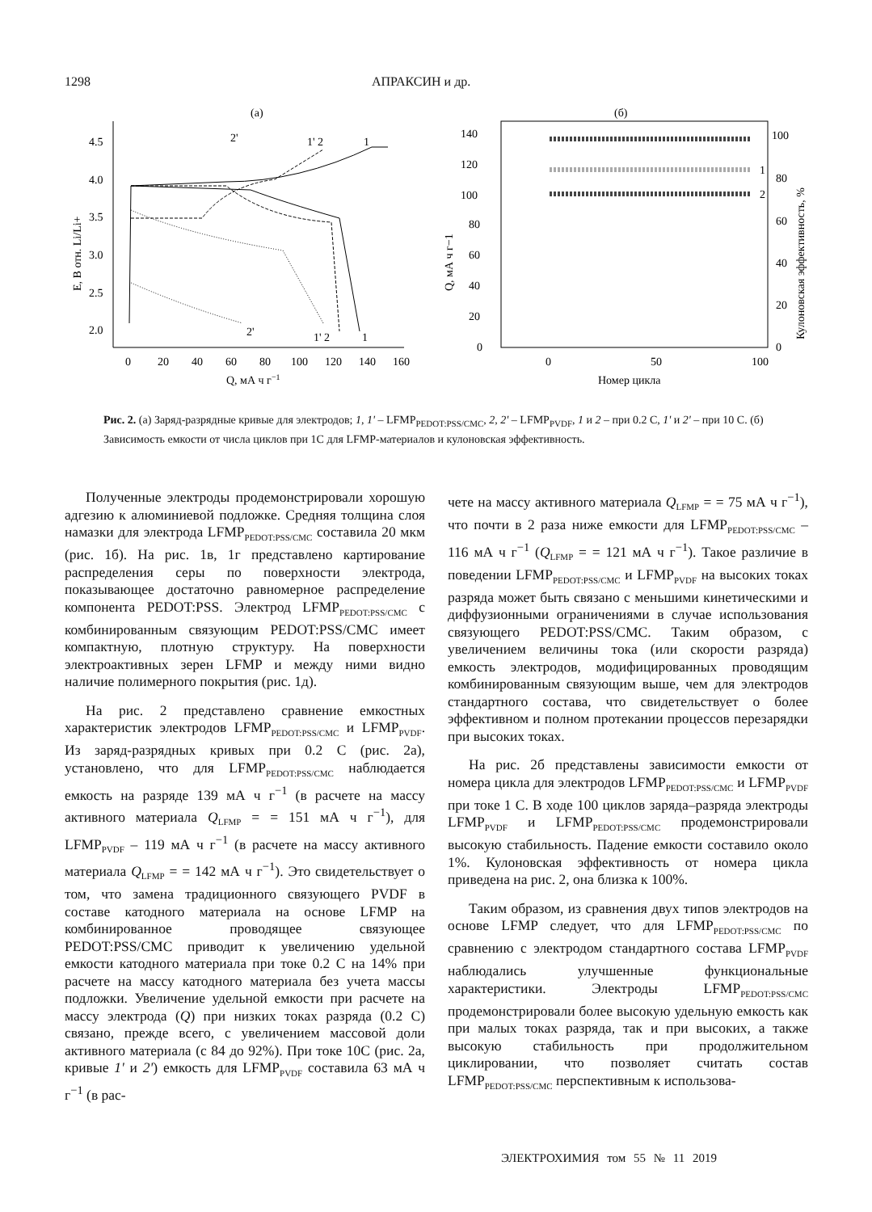1298 АПРАКСИН и др.
(а)
4.5
4.0
3.5
3.0
2.5
2.0
0
20
40
60
80
100
120
140
160
Q, мА ч г−1
E, В отн. Li/Li+
1
1' 2
2'
2'
1' 2
1
(б)
140
120
100
80
60
40
20
0
0
50
100
Номер цикла
Q, мА ч г−1
100
80
60
40
20
0
Кулоновская эффективность, %
1
2
Рис. 2. (а) Заряд-разрядные кривые для электродов; 1, 1' – LFMP<sub>PEDOT:PSS/CMC</sub>, 2, 2' – LFMP<sub>PVDF</sub>, 1 и 2 – при 0.2 C, 1' и 2' – при 10 C. (б) Зависимость емкости от числа циклов при 1C для LFMP-материалов и кулоновская эффективность.
Полученные электроды продемонстрировали хорошую адгезию к алюминиевой подложке. Средняя толщина слоя намазки для электрода LFMP<sub>PEDOT:PSS/CMC</sub> составила 20 мкм (рис. 1б). На рис. 1в, 1г представлено картирование распределения серы по поверхности электрода, показывающее достаточно равномерное распределение компонента PEDOT:PSS. Электрод LFMP<sub>PEDOT:PSS/CMC</sub> с комбинированным связующим PEDOT:PSS/CMC имеет компактную, плотную структуру. На поверхности электроактивных зерен LFMP и между ними видно наличие полимерного покрытия (рис. 1д).
На рис. 2 представлено сравнение емкостных характеристик электродов LFMP<sub>PEDOT:PSS/CMC</sub> и LFMP<sub>PVDF</sub>. Из заряд-разрядных кривых при 0.2 C (рис. 2а), установлено, что для LFMP<sub>PEDOT:PSS/CMC</sub> наблюдается емкость на разряде 139 мА ч г<sup>−1</sup> (в расчете на массу активного материала Q<sub>LFMP</sub> = = 151 мА ч г<sup>−1</sup>), для LFMP<sub>PVDF</sub> – 119 мА ч г<sup>−1</sup> (в расчете на массу активного материала Q<sub>LFMP</sub> = = 142 мА ч г<sup>−1</sup>). Это свидетельствует о том, что замена традиционного связующего PVDF в составе катодного материала на основе LFMP на комбинированное проводящее связующее PEDOT:PSS/CMC приводит к увеличению удельной емкости катодного материала при токе 0.2 C на 14% при расчете на массу катодного материала без учета массы подложки. Увеличение удельной емкости при расчете на массу электрода (Q) при низких токах разряда (0.2 C) связано, прежде всего, с увеличением массовой доли активного материала (с 84 до 92%). При токе 10C (рис. 2а, кривые 1' и 2') емкость для LFMP<sub>PVDF</sub> составила 63 мА ч г<sup>−1</sup> (в рас-
чете на массу активного материала Q<sub>LFMP</sub> = = 75 мА ч г<sup>−1</sup>), что почти в 2 раза ниже емкости для LFMP<sub>PEDOT:PSS/CMC</sub> – 116 мА ч г<sup>−1</sup> (Q<sub>LFMP</sub> = = 121 мА ч г<sup>−1</sup>). Такое различие в поведении LFMP<sub>PEDOT:PSS/CMC</sub> и LFMP<sub>PVDF</sub> на высоких токах разряда может быть связано с меньшими кинетическими и диффузионными ограничениями в случае использования связующего PEDOT:PSS/CMC. Таким образом, с увеличением величины тока (или скорости разряда) емкость электродов, модифицированных проводящим комбинированным связующим выше, чем для электродов стандартного состава, что свидетельствует о более эффективном и полном протекании процессов перезарядки при высоких токах.
На рис. 2б представлены зависимости емкости от номера цикла для электродов LFMP<sub>PEDOT:PSS/CMC</sub> и LFMP<sub>PVDF</sub> при токе 1 C. В ходе 100 циклов заряда–разряда электроды LFMP<sub>PVDF</sub> и LFMP<sub>PEDOT:PSS/CMC</sub> продемонстрировали высокую стабильность. Падение емкости составило около 1%. Кулоновская эффективность от номера цикла приведена на рис. 2, она близка к 100%.
Таким образом, из сравнения двух типов электродов на основе LFMP следует, что для LFMP<sub>PEDOT:PSS/CMC</sub> по сравнению с электродом стандартного состава LFMP<sub>PVDF</sub> наблюдались улучшенные функциональные характеристики. Электроды LFMP<sub>PEDOT:PSS/CMC</sub> продемонстрировали более высокую удельную емкость как при малых токах разряда, так и при высоких, а также высокую стабильность при продолжительном циклировании, что позволяет считать состав LFMP<sub>PEDOT:PSS/CMC</sub> перспективным к использова-
ЭЛЕКТРОХИМИЯ том 55 № 11 2019